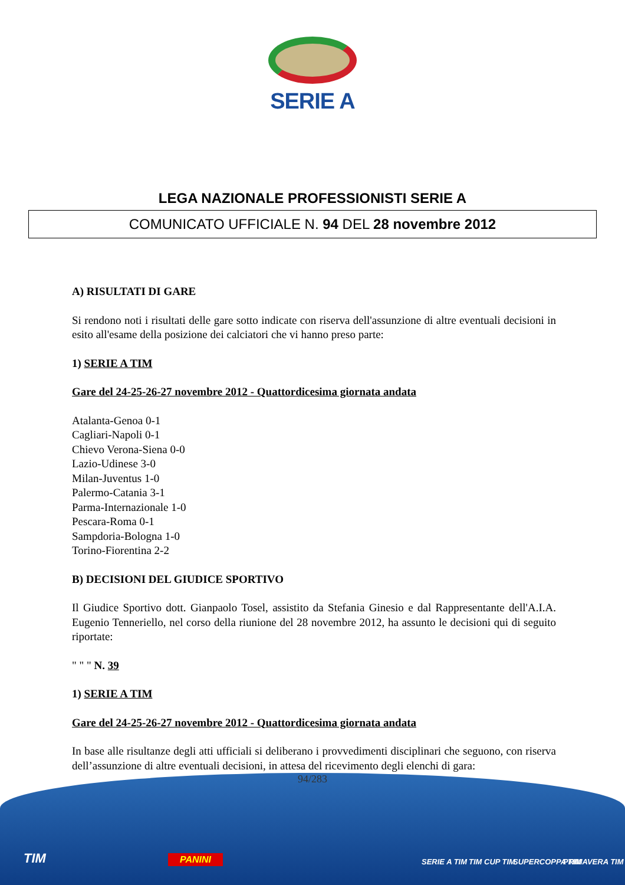SERIE A
LEGA NAZIONALE PROFESSIONISTI SERIE A
COMUNICATO UFFICIALE N. 94 DEL 28 novembre 2012
A) RISULTATI DI GARE
Si rendono noti i risultati delle gare sotto indicate con riserva dell'assunzione di altre eventuali decisioni in esito all'esame della posizione dei calciatori che vi hanno preso parte:
1) SERIE A TIM
Gare del 24-25-26-27 novembre 2012 - Quattordicesima giornata andata
Atalanta-Genoa 0-1
Cagliari-Napoli 0-1
Chievo Verona-Siena 0-0
Lazio-Udinese 3-0
Milan-Juventus 1-0
Palermo-Catania 3-1
Parma-Internazionale 1-0
Pescara-Roma 0-1
Sampdoria-Bologna 1-0
Torino-Fiorentina 2-2
B) DECISIONI DEL GIUDICE SPORTIVO
Il Giudice Sportivo dott. Gianpaolo Tosel, assistito da Stefania Ginesio e dal Rappresentante dell'A.I.A. Eugenio Tenneriello, nel corso della riunione del 28 novembre 2012, ha assunto le decisioni qui di seguito riportate:
" " " N. 39
1) SERIE A TIM
Gare del 24-25-26-27 novembre 2012 - Quattordicesima giornata andata
In base alle risultanze degli atti ufficiali si deliberano i provvedimenti disciplinari che seguono, con riserva dell’assunzione di altre eventuali decisioni, in attesa del ricevimento degli elenchi di gara:
94/283
TIM PANINI SERIE A TIM TIM CUP TIM SUPERCOPPA TIM PRIMAVERA TIM